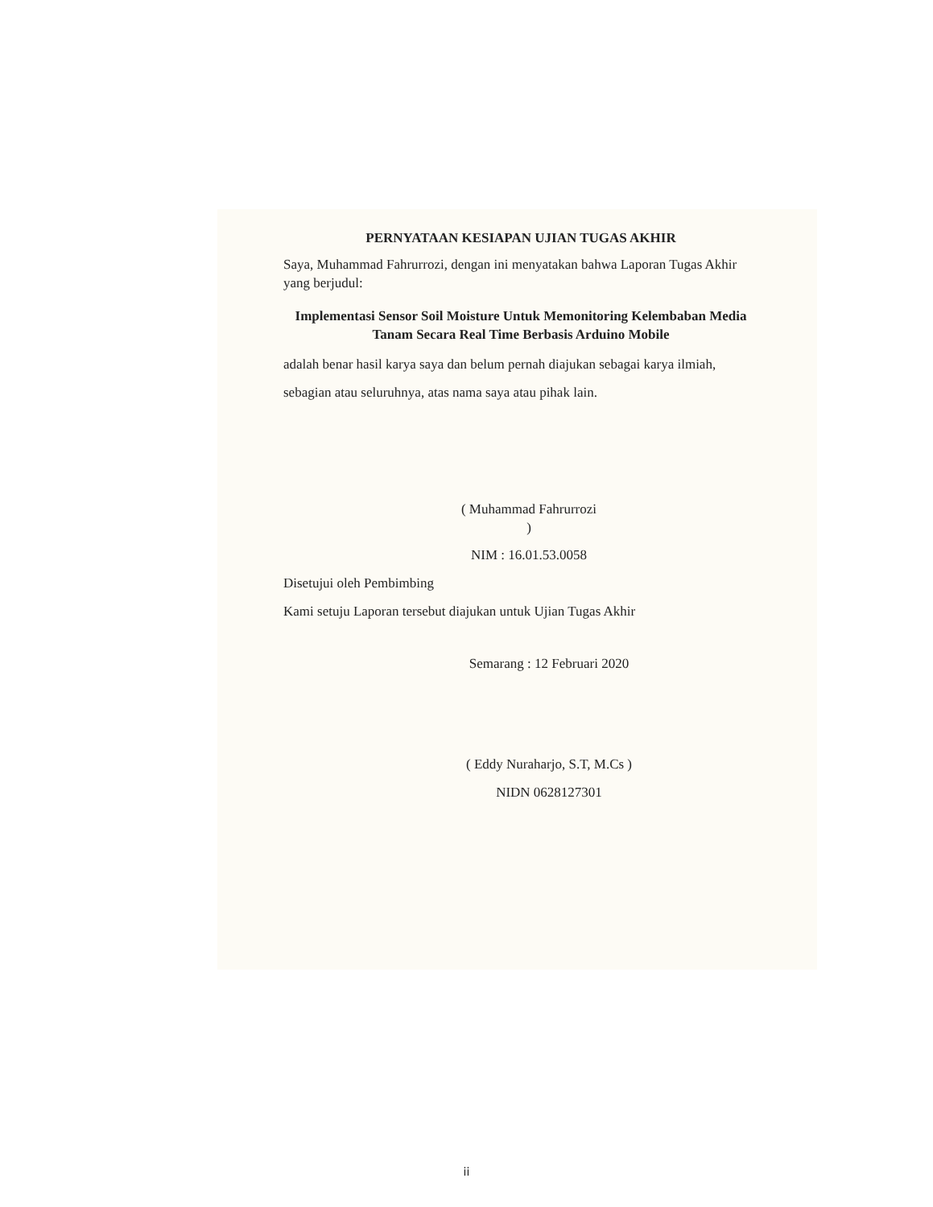PERNYATAAN KESIAPAN UJIAN TUGAS AKHIR
Saya, Muhammad Fahrurrozi, dengan ini menyatakan bahwa Laporan Tugas Akhir yang berjudul:
Implementasi Sensor Soil Moisture Untuk Memonitoring Kelembaban Media Tanam Secara Real Time Berbasis Arduino Mobile
adalah benar hasil karya saya dan belum pernah diajukan sebagai karya ilmiah,
sebagian atau seluruhnya, atas nama saya atau pihak lain.
( Muhammad Fahrurrozi )
NIM : 16.01.53.0058
Disetujui oleh Pembimbing
Kami setuju Laporan tersebut diajukan untuk Ujian Tugas Akhir
Semarang : 12 Februari 2020
( Eddy Nuraharjo, S.T, M.Cs )
NIDN 0628127301
ii